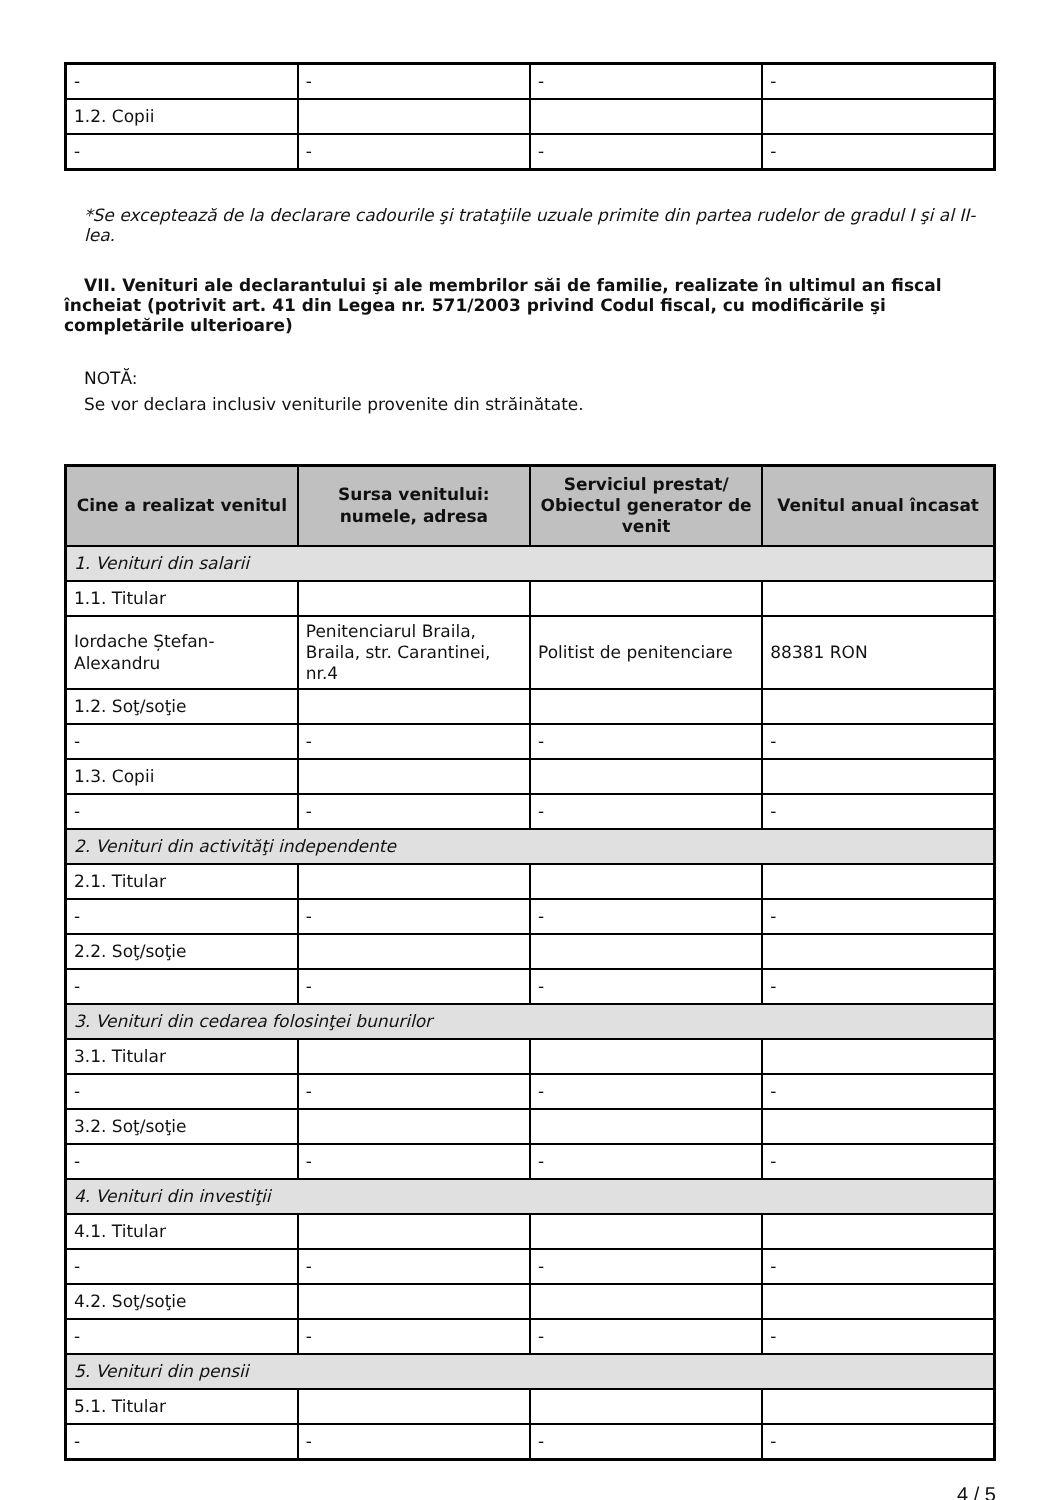| - | - | - | - |
| 1.2. Copii | | | |
| - | - | - | - |
*Se exceptează de la declarare cadourile şi trataţiile uzuale primite din partea rudelor de gradul I şi al II-lea.
VII. Venituri ale declarantului şi ale membrilor săi de familie, realizate în ultimul an fiscal încheiat (potrivit art. 41 din Legea nr. 571/2003 privind Codul fiscal, cu modificările şi completările ulterioare)
NOTĂ:
Se vor declara inclusiv veniturile provenite din străinătate.
| Cine a realizat venitul | Sursa venitului: numele, adresa | Serviciul prestat/ Obiectul generator de venit | Venitul anual încasat |
| --- | --- | --- | --- |
| 1. Venituri din salarii | | | |
| 1.1. Titular | | | |
| Iordache Ștefan-Alexandru | Penitenciarul Braila, Braila, str. Carantinei, nr.4 | Politist de penitenciare | 88381 RON |
| 1.2. Soţ/soţie | | | |
| - | - | - | - |
| 1.3. Copii | | | |
| - | - | - | - |
| 2. Venituri din activităţi independente | | | |
| 2.1. Titular | | | |
| - | - | - | - |
| 2.2. Soţ/soţie | | | |
| - | - | - | - |
| 3. Venituri din cedarea folosinţei bunurilor | | | |
| 3.1. Titular | | | |
| - | - | - | - |
| 3.2. Soţ/soţie | | | |
| - | - | - | - |
| 4. Venituri din investiţii | | | |
| 4.1. Titular | | | |
| - | - | - | - |
| 4.2. Soţ/soţie | | | |
| - | - | - | - |
| 5. Venituri din pensii | | | |
| 5.1. Titular | | | |
| - | - | - | - |
4 / 5